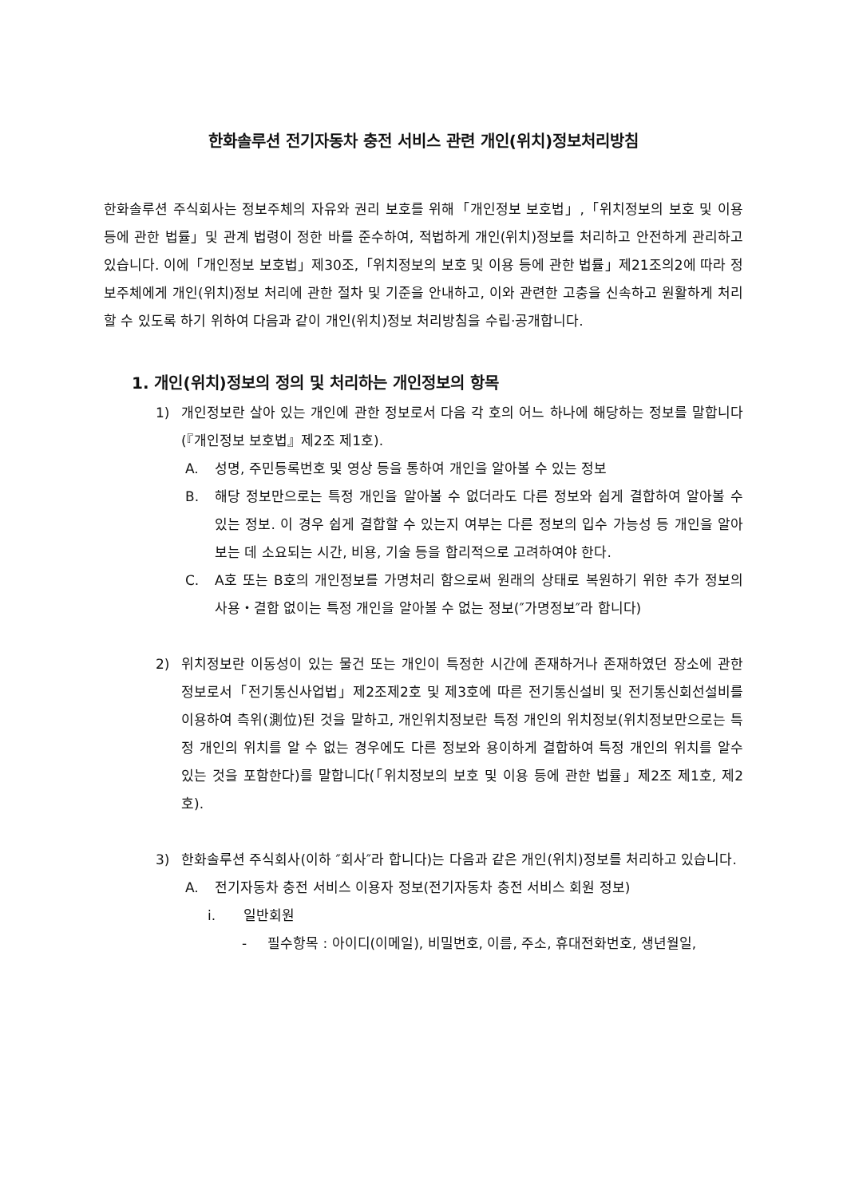한화솔루션 전기자동차 충전 서비스 관련 개인(위치)정보처리방침
한화솔루션 주식회사는 정보주체의 자유와 권리 보호를 위해「개인정보 보호법」,「위치정보의 보호 및 이용 등에 관한 법률」및 관계 법령이 정한 바를 준수하여, 적법하게 개인(위치)정보를 처리하고 안전하게 관리하고 있습니다. 이에「개인정보 보호법」제30조,「위치정보의 보호 및 이용 등에 관한 법률」제21조의2에 따라 정보주체에게 개인(위치)정보 처리에 관한 절차 및 기준을 안내하고, 이와 관련한 고충을 신속하고 원활하게 처리할 수 있도록 하기 위하여 다음과 같이 개인(위치)정보 처리방침을 수립·공개합니다.
1. 개인(위치)정보의 정의 및 처리하는 개인정보의 항목
1) 개인정보란 살아 있는 개인에 관한 정보로서 다음 각 호의 어느 하나에 해당하는 정보를 말합니다(『개인정보 보호법』제2조 제1호).
A. 성명, 주민등록번호 및 영상 등을 통하여 개인을 알아볼 수 있는 정보
B. 해당 정보만으로는 특정 개인을 알아볼 수 없더라도 다른 정보와 쉽게 결합하여 알아볼 수 있는 정보. 이 경우 쉽게 결합할 수 있는지 여부는 다른 정보의 입수 가능성 등 개인을 알아보는 데 소요되는 시간, 비용, 기술 등을 합리적으로 고려하여야 한다.
C. A호 또는 B호의 개인정보를 가명처리 함으로써 원래의 상태로 복원하기 위한 추가 정보의 사용・결합 없이는 특정 개인을 알아볼 수 없는 정보(″가명정보″라 합니다)
2) 위치정보란 이동성이 있는 물건 또는 개인이 특정한 시간에 존재하거나 존재하였던 장소에 관한 정보로서「전기통신사업법」제2조제2호 및 제3호에 따른 전기통신설비 및 전기통신회선설비를 이용하여 측위(測位)된 것을 말하고, 개인위치정보란 특정 개인의 위치정보(위치정보만으로는 특정 개인의 위치를 알 수 없는 경우에도 다른 정보와 용이하게 결합하여 특정 개인의 위치를 알수 있는 것을 포함한다)를 말합니다(「위치정보의 보호 및 이용 등에 관한 법률」제2조 제1호, 제2호).
3) 한화솔루션 주식회사(이하 ″회사″라 합니다)는 다음과 같은 개인(위치)정보를 처리하고 있습니다.
A. 전기자동차 충전 서비스 이용자 정보(전기자동차 충전 서비스 회원 정보)
i. 일반회원
- 필수항목 : 아이디(이메일), 비밀번호, 이름, 주소, 휴대전화번호, 생년월일,